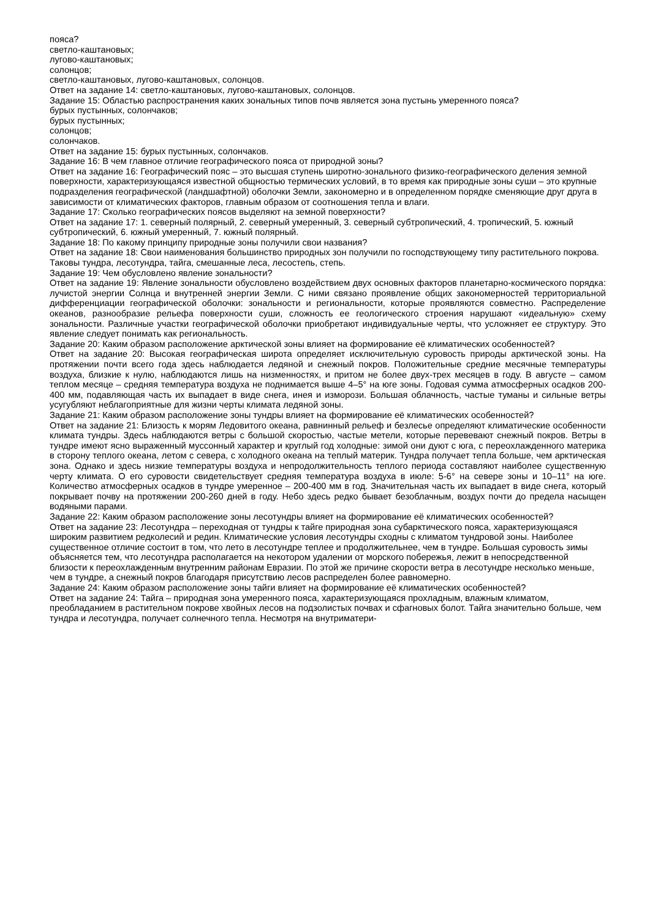пояса?
светло-каштановых;
лугово-каштановых;
солонцов;
светло-каштановых, лугово-каштановых, солонцов.
Ответ на задание 14: светло-каштановых, лугово-каштановых, солонцов.
Задание 15: Областью распространения каких зональных типов почв является зона пустынь умеренного пояса?
бурых пустынных, солончаков;
бурых пустынных;
солонцов;
солончаков.
Ответ на задание 15: бурых пустынных, солончаков.
Задание 16: В чем главное отличие географического пояса от природной зоны?
Ответ на задание 16: Географический пояс – это высшая ступень широтно-зонального физико-географического деления земной поверхности, характеризующаяся известной общностью термических условий, в то время как природные зоны суши – это крупные подразделения географической (ландшафтной) оболочки Земли, закономерно и в определенном порядке сменяющие друг друга в зависимости от климатических факторов, главным образом от соотношения тепла и влаги.
Задание 17: Сколько географических поясов выделяют на земной поверхности?
Ответ на задание 17: 1. северный полярный, 2. северный умеренный, 3. северный субтропический, 4. тропический, 5. южный субтропический, 6. южный умеренный, 7. южный полярный.
Задание 18: По какому принципу природные зоны получили свои названия?
Ответ на задание 18: Свои наименования большинство природных зон получили по господствующему типу растительного покрова. Таковы тундра, лесотундра, тайга, смешанные леса, лесостепь, степь.
Задание 19: Чем обусловлено явление зональности?
Ответ на задание 19: Явление зональности обусловлено воздействием двух основных факторов планетарно-космического порядка: лучистой энергии Солнца и внутренней энергии Земли. С ними связано проявление общих закономерностей территориальной дифференциации географической оболочки: зональности и региональности, которые проявляются совместно. Распределение океанов, разнообразие рельефа поверхности суши, сложность ее геологического строения нарушают «идеальную» схему зональности. Различные участки географической оболочки приобретают индивидуальные черты, что усложняет ее структуру. Это явление следует понимать как региональность.
Задание 20: Каким образом расположение арктической зоны влияет на формирование её климатических особенностей?
Ответ на задание 20: Высокая географическая широта определяет исключительную суровость природы арктической зоны. На протяжении почти всего года здесь наблюдается ледяной и снежный покров. Положительные средние месячные температуры воздуха, близкие к нулю, наблюдаются лишь на низменностях, и притом не более двух-трех месяцев в году. В августе – самом теплом месяце – средняя температура воздуха не поднимается выше 4–5° на юге зоны. Годовая сумма атмосферных осадков 200-400 мм, подавляющая часть их выпадает в виде снега, инея и изморози. Большая облачность, частые туманы и сильные ветры усугубляют неблагоприятные для жизни черты климата ледяной зоны.
Задание 21: Каким образом расположение зоны тундры влияет на формирование её климатических особенностей?
Ответ на задание 21: Близость к морям Ледовитого океана, равнинный рельеф и безлесье определяют климатические особенности климата тундры. Здесь наблюдаются ветры с большой скоростью, частые метели, которые перевевают снежный покров. Ветры в тундре имеют ясно выраженный муссонный характер и круглый год холодные: зимой они дуют с юга, с переохлажденного материка в сторону теплого океана, летом с севера, с холодного океана на теплый материк. Тундра получает тепла больше, чем арктическая зона. Однако и здесь низкие температуры воздуха и непродолжительность теплого периода составляют наиболее существенную черту климата. О его суровости свидетельствует средняя температура воздуха в июле: 5-6° на севере зоны и 10–11° на юге. Количество атмосферных осадков в тундре умеренное – 200-400 мм в год. Значительная часть их выпадает в виде снега, который покрывает почву на протяжении 200-260 дней в году. Небо здесь редко бывает безоблачным, воздух почти до предела насыщен водяными парами.
Задание 22: Каким образом расположение зоны лесотундры влияет на формирование её климатических особенностей?
Ответ на задание 23: Лесотундра – переходная от тундры к тайге природная зона субарктического пояса, характеризующаяся широким развитием редколесий и редин. Климатические условия лесотундры сходны с климатом тундровой зоны. Наиболее существенное отличие состоит в том, что лето в лесотундре теплее и продолжительнее, чем в тундре. Большая суровость зимы объясняется тем, что лесотундра располагается на некотором удалении от морского побережья, лежит в непосредственной близости к переохлажденным внутренним районам Евразии. По этой же причине скорости ветра в лесотундре несколько меньше, чем в тундре, а снежный покров благодаря присутствию лесов распределен более равномерно.
Задание 24: Каким образом расположение зоны тайги влияет на формирование её климатических особенностей?
Ответ на задание 24: Тайга – природная зона умеренного пояса, характеризующаяся прохладным, влажным климатом, преобладанием в растительном покрове хвойных лесов на подзолистых почвах и сфагновых болот. Тайга значительно больше, чем тундра и лесотундра, получает солнечного тепла. Несмотря на внутримат­ери-